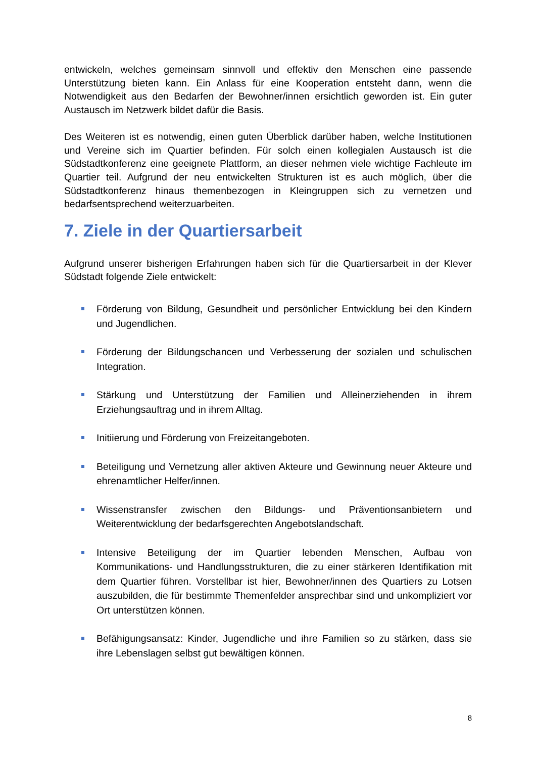entwickeln, welches gemeinsam sinnvoll und effektiv den Menschen eine passende Unterstützung bieten kann. Ein Anlass für eine Kooperation entsteht dann, wenn die Notwendigkeit aus den Bedarfen der Bewohner/innen ersichtlich geworden ist. Ein guter Austausch im Netzwerk bildet dafür die Basis.
Des Weiteren ist es notwendig, einen guten Überblick darüber haben, welche Institutionen und Vereine sich im Quartier befinden. Für solch einen kollegialen Austausch ist die Südstadtkonferenz eine geeignete Plattform, an dieser nehmen viele wichtige Fachleute im Quartier teil. Aufgrund der neu entwickelten Strukturen ist es auch möglich, über die Südstadtkonferenz hinaus themenbezogen in Kleingruppen sich zu vernetzen und bedarfsentsprechend weiterzuarbeiten.
7. Ziele in der Quartiersarbeit
Aufgrund unserer bisherigen Erfahrungen haben sich für die Quartiersarbeit in der Klever Südstadt folgende Ziele entwickelt:
Förderung von Bildung, Gesundheit und persönlicher Entwicklung bei den Kindern und Jugendlichen.
Förderung der Bildungschancen und Verbesserung der sozialen und schulischen Integration.
Stärkung und Unterstützung der Familien und Alleinerziehenden in ihrem Erziehungsauftrag und in ihrem Alltag.
Initiierung und Förderung von Freizeitangeboten.
Beteiligung und Vernetzung aller aktiven Akteure und Gewinnung neuer Akteure und ehrenamtlicher Helfer/innen.
Wissenstransfer zwischen den Bildungs- und Präventionsanbietern und Weiterentwicklung der bedarfsgerechten Angebotslandschaft.
Intensive Beteiligung der im Quartier lebenden Menschen, Aufbau von Kommunikations- und Handlungsstrukturen, die zu einer stärkeren Identifikation mit dem Quartier führen. Vorstellbar ist hier, Bewohner/innen des Quartiers zu Lotsen auszubilden, die für bestimmte Themenfelder ansprechbar sind und unkompliziert vor Ort unterstützen können.
Befähigungsansatz: Kinder, Jugendliche und ihre Familien so zu stärken, dass sie ihre Lebenslagen selbst gut bewältigen können.
8